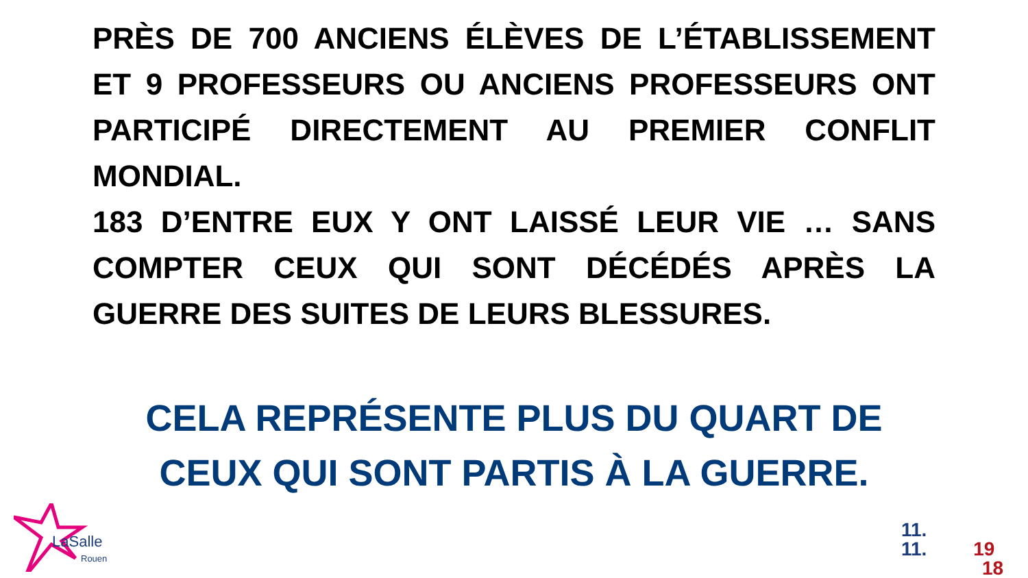PRÈS DE 700 ANCIENS ÉLÈVES DE L’ÉTABLISSEMENT ET 9 PROFESSEURS OU ANCIENS PROFESSEURS ONT PARTICIPÉ DIRECTEMENT AU PREMIER CONFLIT MONDIAL.
183 D’ENTRE EUX Y ONT LAISSÉ LEUR VIE … SANS COMPTER CEUX QUI SONT DÉCÉDÉS APRÈS LA GUERRE DES SUITES DE LEURS BLESSURES.
CELA REPRÉSENTE PLUS DU QUART DE CEUX QUI SONT PARTIS À LA GUERRE.
LaSalle
Rouen
11.
11. 19
18